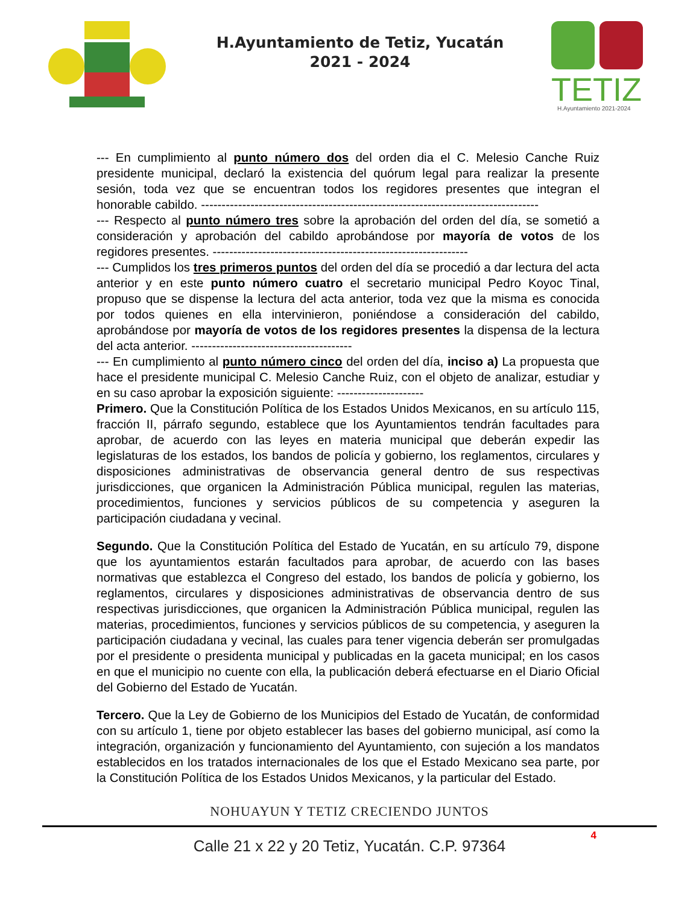H.Ayuntamiento de Tetiz, Yucatán
2021 - 2024
TETIZ
H.Ayuntamiento 2021-2024
--- En cumplimiento al punto número dos del orden dia el C. Melesio Canche Ruiz presidente municipal, declaró la existencia del quórum legal para realizar la presente sesión, toda vez que se encuentran todos los regidores presentes que integran el honorable cabildo. ----------------------------------------------------------------------------------
--- Respecto al punto número tres sobre la aprobación del orden del día, se sometió a consideración y aprobación del cabildo aprobándose por mayoría de votos de los regidores presentes. --------------------------------------------------------------
--- Cumplidos los tres primeros puntos del orden del día se procedió a dar lectura del acta anterior y en este punto número cuatro el secretario municipal Pedro Koyoc Tinal, propuso que se dispense la lectura del acta anterior, toda vez que la misma es conocida por todos quienes en ella intervinieron, poniéndose a consideración del cabildo, aprobándose por mayoría de votos de los regidores presentes la dispensa de la lectura del acta anterior. ---------------------------------------
--- En cumplimiento al punto número cinco del orden del día, inciso a) La propuesta que hace el presidente municipal C. Melesio Canche Ruiz, con el objeto de analizar, estudiar y en su caso aprobar la exposición siguiente: ---------------------
Primero. Que la Constitución Política de los Estados Unidos Mexicanos, en su artículo 115, fracción II, párrafo segundo, establece que los Ayuntamientos tendrán facultades para aprobar, de acuerdo con las leyes en materia municipal que deberán expedir las legislaturas de los estados, los bandos de policía y gobierno, los reglamentos, circulares y disposiciones administrativas de observancia general dentro de sus respectivas jurisdicciones, que organicen la Administración Pública municipal, regulen las materias, procedimientos, funciones y servicios públicos de su competencia y aseguren la participación ciudadana y vecinal.
Segundo. Que la Constitución Política del Estado de Yucatán, en su artículo 79, dispone que los ayuntamientos estarán facultados para aprobar, de acuerdo con las bases normativas que establezca el Congreso del estado, los bandos de policía y gobierno, los reglamentos, circulares y disposiciones administrativas de observancia dentro de sus respectivas jurisdicciones, que organicen la Administración Pública municipal, regulen las materias, procedimientos, funciones y servicios públicos de su competencia, y aseguren la participación ciudadana y vecinal, las cuales para tener vigencia deberán ser promulgadas por el presidente o presidenta municipal y publicadas en la gaceta municipal; en los casos en que el municipio no cuente con ella, la publicación deberá efectuarse en el Diario Oficial del Gobierno del Estado de Yucatán.
Tercero. Que la Ley de Gobierno de los Municipios del Estado de Yucatán, de conformidad con su artículo 1, tiene por objeto establecer las bases del gobierno municipal, así como la integración, organización y funcionamiento del Ayuntamiento, con sujeción a los mandatos establecidos en los tratados internacionales de los que el Estado Mexicano sea parte, por la Constitución Política de los Estados Unidos Mexicanos, y la particular del Estado.
NOHUAYUN Y TETIZ CRECIENDO JUNTOS
Calle 21 x 22 y 20 Tetiz, Yucatán. C.P. 97364
4